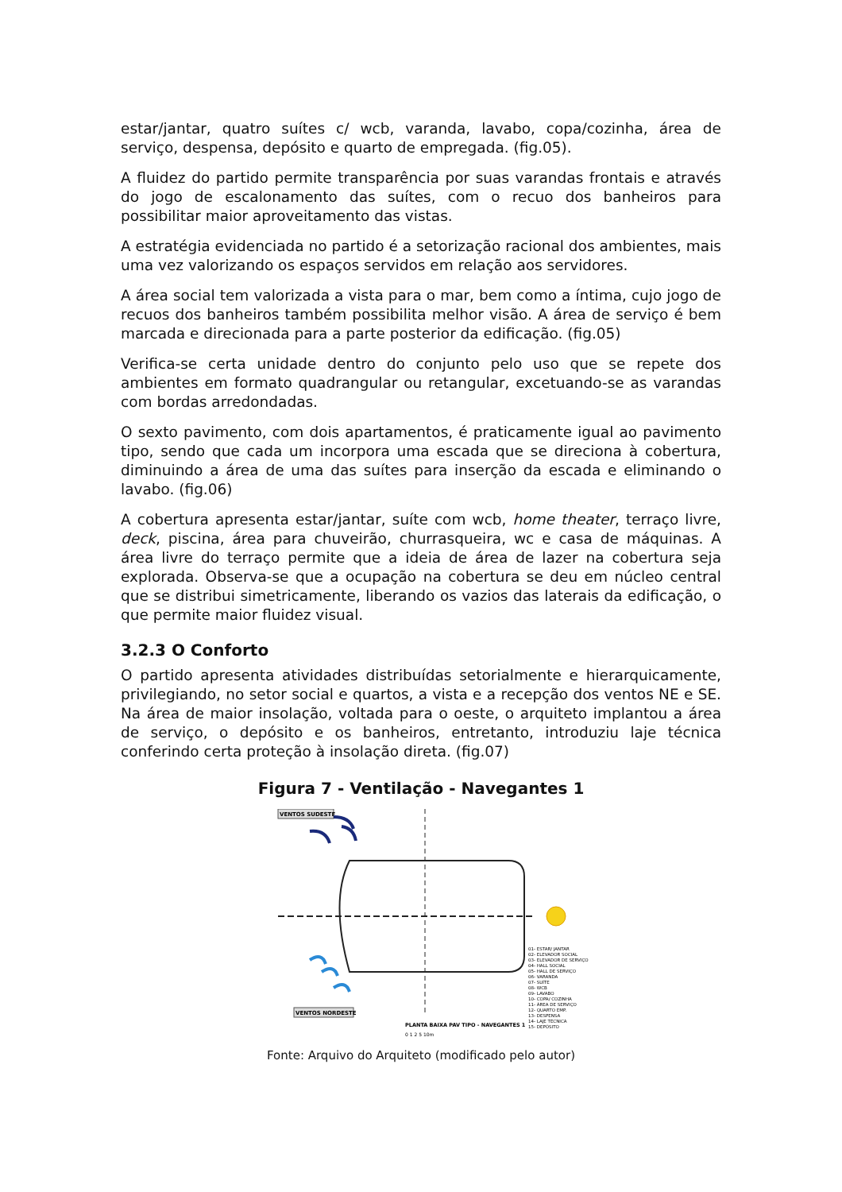estar/jantar, quatro suítes c/ wcb, varanda, lavabo, copa/cozinha, área de serviço, despensa, depósito e quarto de empregada. (fig.05).
A fluidez do partido permite transparência por suas varandas frontais e através do jogo de escalonamento das suítes, com o recuo dos banheiros para possibilitar maior aproveitamento das vistas.
A estratégia evidenciada no partido é a setorização racional dos ambientes, mais uma vez valorizando os espaços servidos em relação aos servidores.
A área social tem valorizada a vista para o mar, bem como a íntima, cujo jogo de recuos dos banheiros também possibilita melhor visão. A área de serviço é bem marcada e direcionada para a parte posterior da edificação. (fig.05)
Verifica-se certa unidade dentro do conjunto pelo uso que se repete dos ambientes em formato quadrangular ou retangular, excetuando-se as varandas com bordas arredondadas.
O sexto pavimento, com dois apartamentos, é praticamente igual ao pavimento tipo, sendo que cada um incorpora uma escada que se direciona à cobertura, diminuindo a área de uma das suítes para inserção da escada e eliminando o lavabo. (fig.06)
A cobertura apresenta estar/jantar, suíte com wcb, home theater, terraço livre, deck, piscina, área para chuveirão, churrasqueira, wc e casa de máquinas. A área livre do terraço permite que a ideia de área de lazer na cobertura seja explorada. Observa-se que a ocupação na cobertura se deu em núcleo central que se distribui simetricamente, liberando os vazios das laterais da edificação, o que permite maior fluidez visual.
3.2.3 O Conforto
O partido apresenta atividades distribuídas setorialmente e hierarquicamente, privilegiando, no setor social e quartos, a vista e a recepção dos ventos NE e SE. Na área de maior insolação, voltada para o oeste, o arquiteto implantou a área de serviço, o depósito e os banheiros, entretanto, introduziu laje técnica conferindo certa proteção à insolação direta. (fig.07)
Figura 7 - Ventilação - Navegantes 1
VENTOS SUDESTE
VENTOS NORDESTE
01- ESTAR/ JANTAR 02- ELEVADOR SOCIAL 03- ELEVADOR DE SERVIÇO 04- HALL SOCIAL 05- HALL DE SERVIÇO 06- VARANDA 07- SUÍTE 08- WCB 09- LAVABO 10- COPA/ COZINHA 11- ÁREA DE SERVIÇO 12- QUARTO EMP. 13- DESPENSA 14- LAJE TÉCNICA 15- DEPÓSITO
PLANTA BAIXA PAV TIPO - NAVEGANTES 1
0 1 2 5 10m
Fonte: Arquivo do Arquiteto (modificado pelo autor)